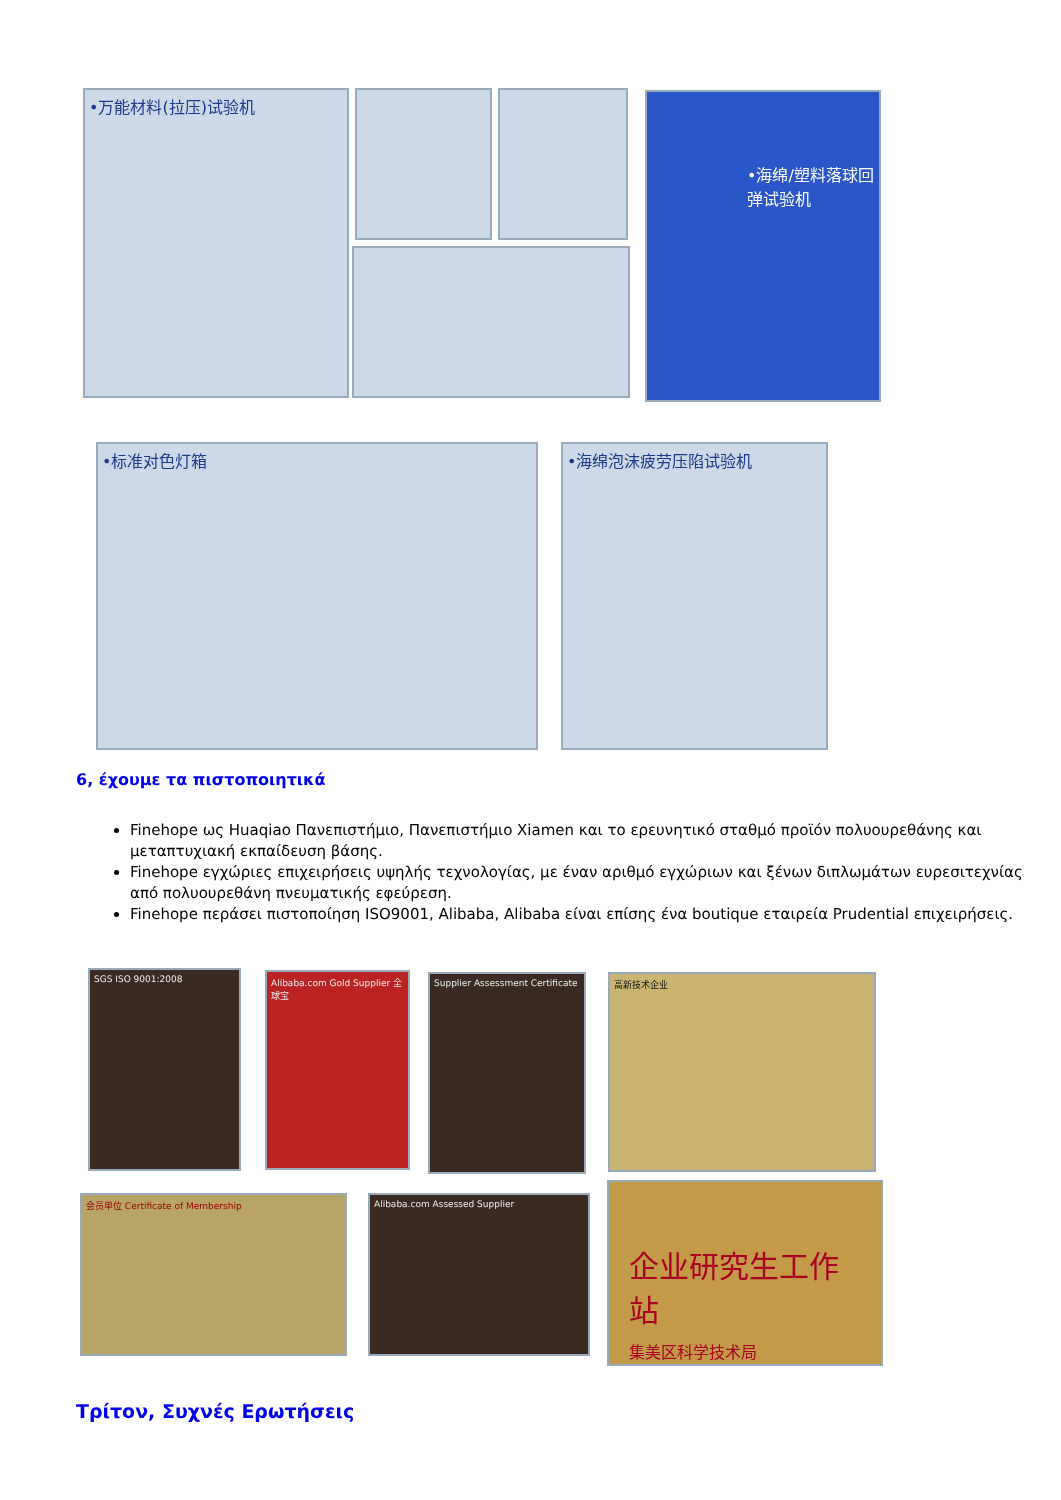•万能材料(拉压)试验机 •海绵/塑料落球回弹试验机
•标准对色灯箱 •海绵泡沫疲劳压陷试验机
6, έχουμε τα πιστοποιητικά
Finehope ως Huaqiao Πανεπιστήμιο, Πανεπιστήμιο Xiamen και το ερευνητικό σταθμό προϊόν πολυουρεθάνης και μεταπτυχιακή εκπαίδευση βάσης.
Finehope εγχώριες επιχειρήσεις υψηλής τεχνολογίας, με έναν αριθμό εγχώριων και ξένων διπλωμάτων ευρεσιτεχνίας από πολυουρεθάνη πνευματικής εφεύρεση.
Finehope περάσει πιστοποίηση ISO9001, Alibaba, Alibaba είναι επίσης ένα boutique εταιρεία Prudential επιχειρήσεις.
SGS ISO 9001:2008
Alibaba.com Gold Supplier 全球宝
Supplier Assessment Certificate
高新技术企业
会员单位 Certificate of Membership Alibaba.com Assessed Supplier
企业研究生工作站
集美区科学技术局
Τρίτον, Συχνές Ερωτήσεις